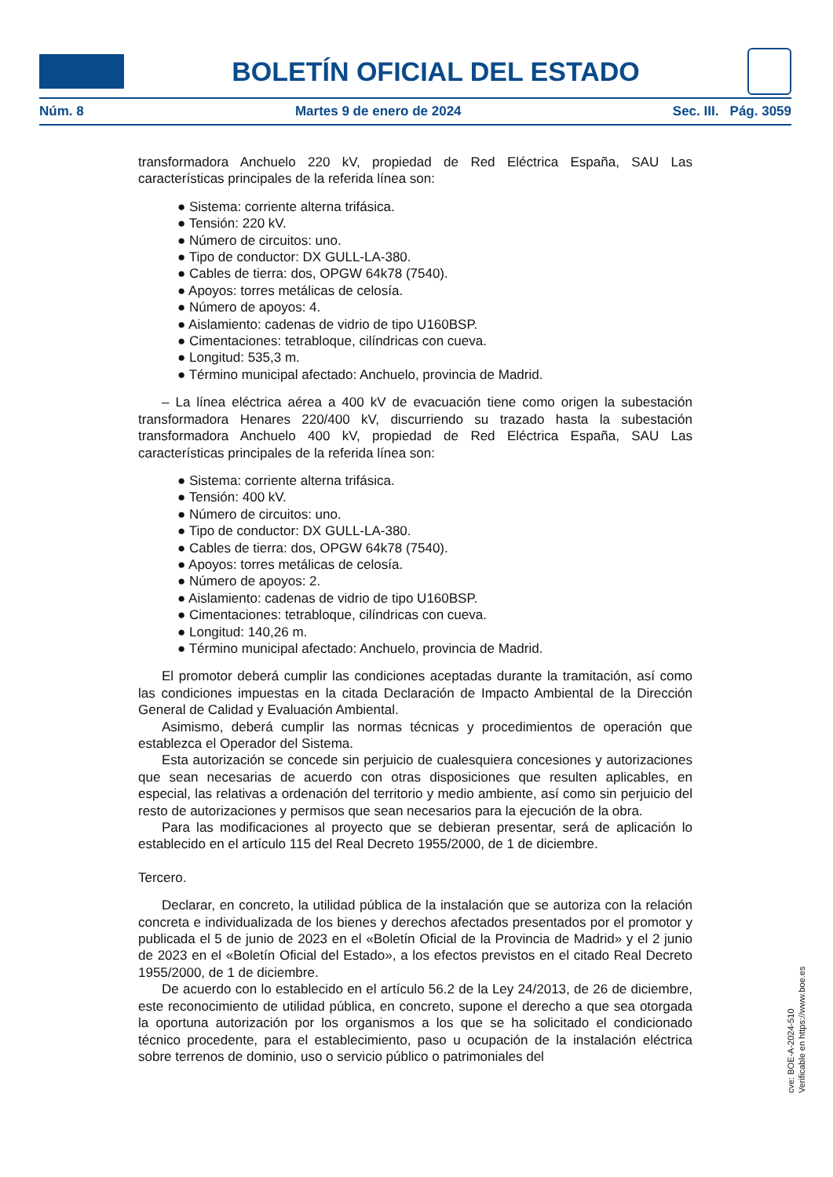BOLETÍN OFICIAL DEL ESTADO
Núm. 8 Martes 9 de enero de 2024 Sec. III. Pág. 3059
transformadora Anchuelo 220 kV, propiedad de Red Eléctrica España, SAU Las características principales de la referida línea son:
● Sistema: corriente alterna trifásica.
● Tensión: 220 kV.
● Número de circuitos: uno.
● Tipo de conductor: DX GULL-LA-380.
● Cables de tierra: dos, OPGW 64k78 (7540).
● Apoyos: torres metálicas de celosía.
● Número de apoyos: 4.
● Aislamiento: cadenas de vidrio de tipo U160BSP.
● Cimentaciones: tetrabloque, cilíndricas con cueva.
● Longitud: 535,3 m.
● Término municipal afectado: Anchuelo, provincia de Madrid.
– La línea eléctrica aérea a 400 kV de evacuación tiene como origen la subestación transformadora Henares 220/400 kV, discurriendo su trazado hasta la subestación transformadora Anchuelo 400 kV, propiedad de Red Eléctrica España, SAU Las características principales de la referida línea son:
● Sistema: corriente alterna trifásica.
● Tensión: 400 kV.
● Número de circuitos: uno.
● Tipo de conductor: DX GULL-LA-380.
● Cables de tierra: dos, OPGW 64k78 (7540).
● Apoyos: torres metálicas de celosía.
● Número de apoyos: 2.
● Aislamiento: cadenas de vidrio de tipo U160BSP.
● Cimentaciones: tetrabloque, cilíndricas con cueva.
● Longitud: 140,26 m.
● Término municipal afectado: Anchuelo, provincia de Madrid.
El promotor deberá cumplir las condiciones aceptadas durante la tramitación, así como las condiciones impuestas en la citada Declaración de Impacto Ambiental de la Dirección General de Calidad y Evaluación Ambiental.
Asimismo, deberá cumplir las normas técnicas y procedimientos de operación que establezca el Operador del Sistema.
Esta autorización se concede sin perjuicio de cualesquiera concesiones y autorizaciones que sean necesarias de acuerdo con otras disposiciones que resulten aplicables, en especial, las relativas a ordenación del territorio y medio ambiente, así como sin perjuicio del resto de autorizaciones y permisos que sean necesarios para la ejecución de la obra.
Para las modificaciones al proyecto que se debieran presentar, será de aplicación lo establecido en el artículo 115 del Real Decreto 1955/2000, de 1 de diciembre.
Tercero.
Declarar, en concreto, la utilidad pública de la instalación que se autoriza con la relación concreta e individualizada de los bienes y derechos afectados presentados por el promotor y publicada el 5 de junio de 2023 en el «Boletín Oficial de la Provincia de Madrid» y el 2 junio de 2023 en el «Boletín Oficial del Estado», a los efectos previstos en el citado Real Decreto 1955/2000, de 1 de diciembre.
De acuerdo con lo establecido en el artículo 56.2 de la Ley 24/2013, de 26 de diciembre, este reconocimiento de utilidad pública, en concreto, supone el derecho a que sea otorgada la oportuna autorización por los organismos a los que se ha solicitado el condicionado técnico procedente, para el establecimiento, paso u ocupación de la instalación eléctrica sobre terrenos de dominio, uso o servicio público o patrimoniales del
cve: BOE-A-2024-510
Verificable en https://www.boe.es